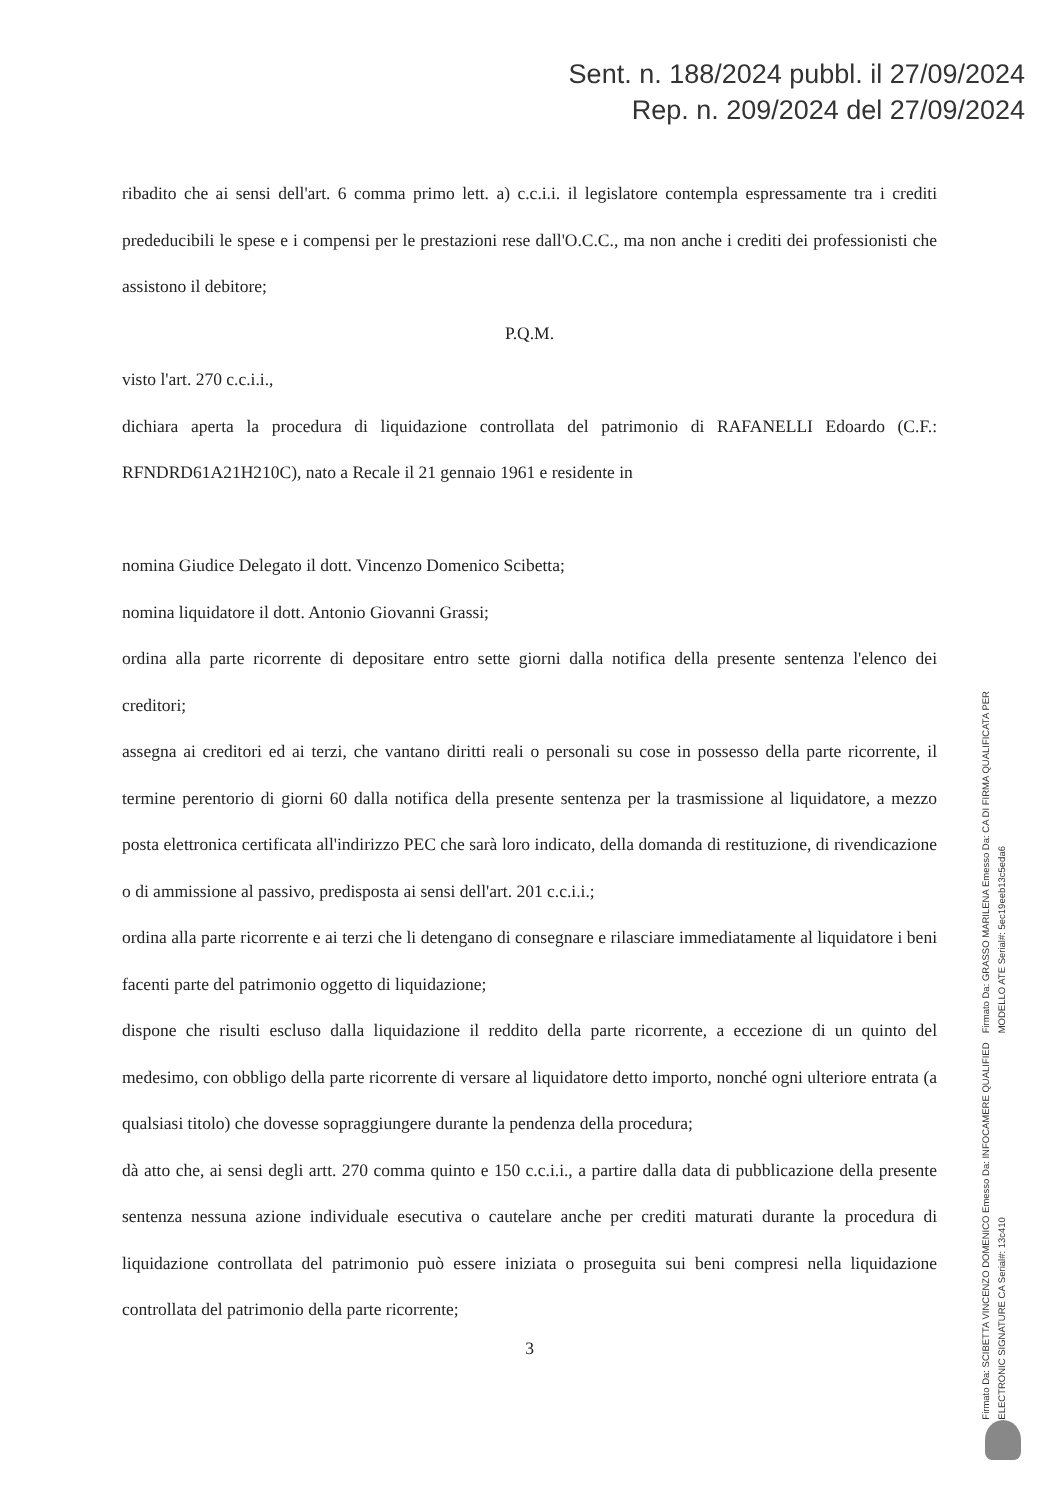Sent. n. 188/2024 pubbl. il 27/09/2024
Rep. n. 209/2024 del 27/09/2024
ribadito che ai sensi dell'art. 6 comma primo lett. a) c.c.i.i. il legislatore contempla espressamente tra i crediti prededucibili le spese e i compensi per le prestazioni rese dall'O.C.C., ma non anche i crediti dei professionisti che assistono il debitore;
P.Q.M.
visto l'art. 270 c.c.i.i.,
dichiara aperta la procedura di liquidazione controllata del patrimonio di RAFANELLI Edoardo (C.F.: RFNDRD61A21H210C), nato a Recale il 21 gennaio 1961 e residente in
nomina Giudice Delegato il dott. Vincenzo Domenico Scibetta;
nomina liquidatore il dott. Antonio Giovanni Grassi;
ordina alla parte ricorrente di depositare entro sette giorni dalla notifica della presente sentenza l'elenco dei creditori;
assegna ai creditori ed ai terzi, che vantano diritti reali o personali su cose in possesso della parte ricorrente, il termine perentorio di giorni 60 dalla notifica della presente sentenza per la trasmissione al liquidatore, a mezzo posta elettronica certificata all'indirizzo PEC che sarà loro indicato, della domanda di restituzione, di rivendicazione o di ammissione al passivo, predisposta ai sensi dell'art. 201 c.c.i.i.;
ordina alla parte ricorrente e ai terzi che li detengano di consegnare e rilasciare immediatamente al liquidatore i beni facenti parte del patrimonio oggetto di liquidazione;
dispone che risulti escluso dalla liquidazione il reddito della parte ricorrente, a eccezione di un quinto del medesimo, con obbligo della parte ricorrente di versare al liquidatore detto importo, nonché ogni ulteriore entrata (a qualsiasi titolo) che dovesse sopraggiungere durante la pendenza della procedura;
dà atto che, ai sensi degli artt. 270 comma quinto e 150 c.c.i.i., a partire dalla data di pubblicazione della presente sentenza nessuna azione individuale esecutiva o cautelare anche per crediti maturati durante la procedura di liquidazione controllata del patrimonio può essere iniziata o proseguita sui beni compresi nella liquidazione controllata del patrimonio della parte ricorrente;
3
Firmato Da: GRASSO MARILENA Emesso Da: CA DI FIRMA QUALIFICATA PER MODELLO ATE Serial#: 5ec19eeb13c5eda6
Firmato Da: SCIBETTA VINCENZO DOMENICO Emesso Da: INFOCAMERE QUALIFIED ELECTRONIC SIGNATURE CA Serial#: 13c410